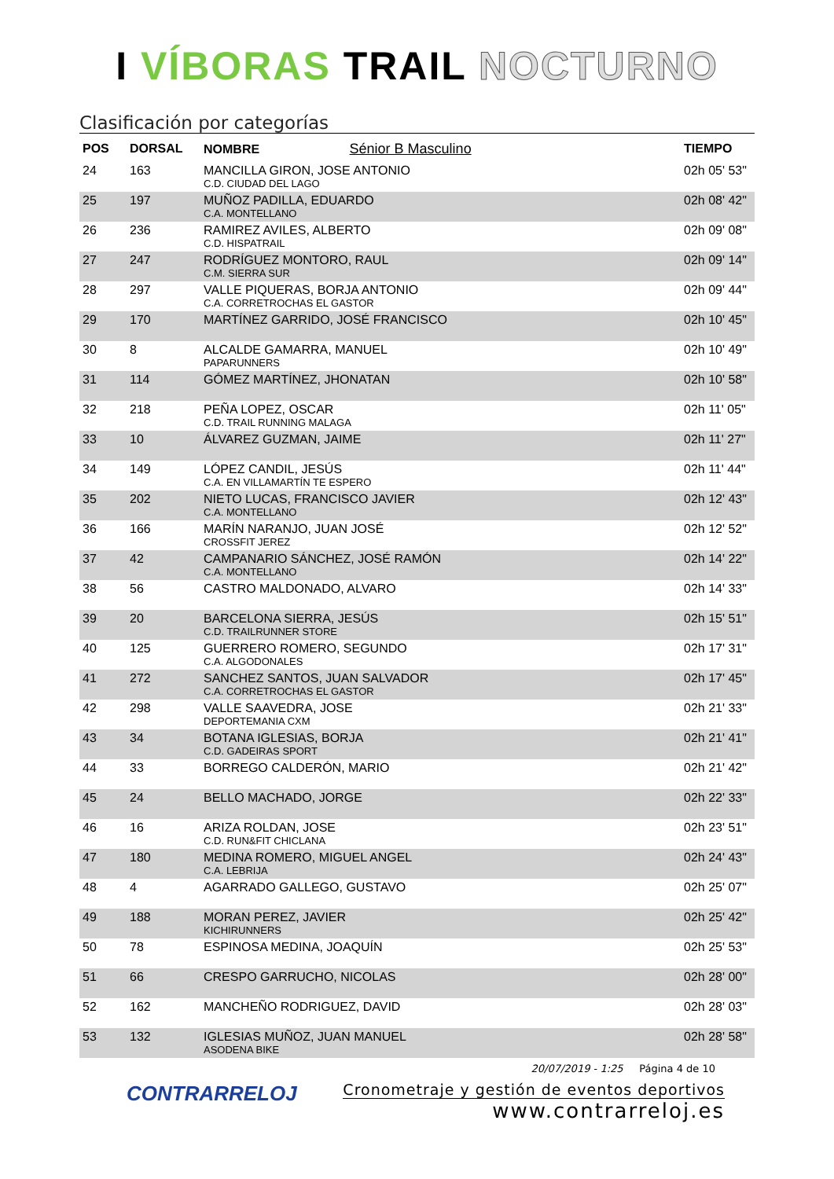I VÍBORAS TRAIL NOCTURNO
Clasificación por categorías
| POS | DORSAL | NOMBRE Sénior B Masculino | TIEMPO |
| --- | --- | --- | --- |
| 24 | 163 | MANCILLA GIRON, JOSE ANTONIO C.D. CIUDAD DEL LAGO | 02h 05' 53" |
| 25 | 197 | MUÑOZ PADILLA, EDUARDO C.A. MONTELLANO | 02h 08' 42" |
| 26 | 236 | RAMIREZ AVILES, ALBERTO C.D. HISPATRAIL | 02h 09' 08" |
| 27 | 247 | RODRÍGUEZ MONTORO, RAUL C.M. SIERRA SUR | 02h 09' 14" |
| 28 | 297 | VALLE PIQUERAS, BORJA ANTONIO C.A. CORRETROCHAS EL GASTOR | 02h 09' 44" |
| 29 | 170 | MARTÍNEZ GARRIDO, JOSÉ FRANCISCO | 02h 10' 45" |
| 30 | 8 | ALCALDE GAMARRA, MANUEL PAPARUNNERS | 02h 10' 49" |
| 31 | 114 | GÓMEZ MARTÍNEZ, JHONATAN | 02h 10' 58" |
| 32 | 218 | PEÑA LOPEZ, OSCAR C.D. TRAIL RUNNING MALAGA | 02h 11' 05" |
| 33 | 10 | ÁLVAREZ GUZMAN, JAIME | 02h 11' 27" |
| 34 | 149 | LÓPEZ CANDIL, JESÚS C.A. EN VILLAMARTÍN TE ESPERO | 02h 11' 44" |
| 35 | 202 | NIETO LUCAS, FRANCISCO JAVIER C.A. MONTELLANO | 02h 12' 43" |
| 36 | 166 | MARÍN NARANJO, JUAN JOSÉ CROSSFIT JEREZ | 02h 12' 52" |
| 37 | 42 | CAMPANARIO SÁNCHEZ, JOSÉ RAMÓN C.A. MONTELLANO | 02h 14' 22" |
| 38 | 56 | CASTRO MALDONADO, ALVARO | 02h 14' 33" |
| 39 | 20 | BARCELONA SIERRA, JESÚS C.D. TRAILRUNNER STORE | 02h 15' 51" |
| 40 | 125 | GUERRERO ROMERO, SEGUNDO C.A. ALGODONALES | 02h 17' 31" |
| 41 | 272 | SANCHEZ SANTOS, JUAN SALVADOR C.A. CORRETROCHAS EL GASTOR | 02h 17' 45" |
| 42 | 298 | VALLE SAAVEDRA, JOSE DEPORTEMANIA CXM | 02h 21' 33" |
| 43 | 34 | BOTANA IGLESIAS, BORJA C.D. GADEIRAS SPORT | 02h 21' 41" |
| 44 | 33 | BORREGO CALDERÓN, MARIO | 02h 21' 42" |
| 45 | 24 | BELLO MACHADO, JORGE | 02h 22' 33" |
| 46 | 16 | ARIZA ROLDAN, JOSE C.D. RUN&FIT CHICLANA | 02h 23' 51" |
| 47 | 180 | MEDINA ROMERO, MIGUEL ANGEL C.A. LEBRIJA | 02h 24' 43" |
| 48 | 4 | AGARRADO GALLEGO, GUSTAVO | 02h 25' 07" |
| 49 | 188 | MORAN PEREZ, JAVIER KICHIRUNNERS | 02h 25' 42" |
| 50 | 78 | ESPINOSA MEDINA, JOAQUÍN | 02h 25' 53" |
| 51 | 66 | CRESPO GARRUCHO, NICOLAS | 02h 28' 00" |
| 52 | 162 | MANCHEÑO RODRIGUEZ, DAVID | 02h 28' 03" |
| 53 | 132 | IGLESIAS MUÑOZ, JUAN MANUEL ASODENA BIKE | 02h 28' 58" |
CONTRARRELOJ
20/07/2019 - 1:25 Página 4 de 10
Cronometraje y gestión de eventos deportivos
www.contrarreloj.es